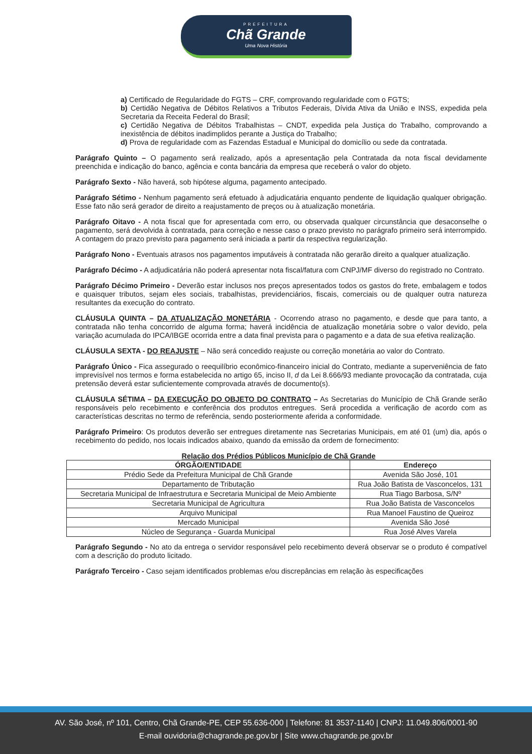PREFEITURA
Chã Grande
Uma Nova História
a) Certificado de Regularidade do FGTS – CRF, comprovando regularidade com o FGTS;
b) Certidão Negativa de Débitos Relativos a Tributos Federais, Dívida Ativa da União e INSS, expedida pela Secretaria da Receita Federal do Brasil;
c) Certidão Negativa de Débitos Trabalhistas – CNDT, expedida pela Justiça do Trabalho, comprovando a inexistência de débitos inadimplidos perante a Justiça do Trabalho;
d) Prova de regularidade com as Fazendas Estadual e Municipal do domicílio ou sede da contratada.
Parágrafo Quinto – O pagamento será realizado, após a apresentação pela Contratada da nota fiscal devidamente preenchida e indicação do banco, agência e conta bancária da empresa que receberá o valor do objeto.
Parágrafo Sexto - Não haverá, sob hipótese alguma, pagamento antecipado.
Parágrafo Sétimo - Nenhum pagamento será efetuado à adjudicatária enquanto pendente de liquidação qualquer obrigação. Esse fato não será gerador de direito a reajustamento de preços ou à atualização monetária.
Parágrafo Oitavo - A nota fiscal que for apresentada com erro, ou observada qualquer circunstância que desaconselhe o pagamento, será devolvida à contratada, para correção e nesse caso o prazo previsto no parágrafo primeiro será interrompido. A contagem do prazo previsto para pagamento será iniciada a partir da respectiva regularização.
Parágrafo Nono - Eventuais atrasos nos pagamentos imputáveis à contratada não gerarão direito a qualquer atualização.
Parágrafo Décimo - A adjudicatária não poderá apresentar nota fiscal/fatura com CNPJ/MF diverso do registrado no Contrato.
Parágrafo Décimo Primeiro - Deverão estar inclusos nos preços apresentados todos os gastos do frete, embalagem e todos e quaisquer tributos, sejam eles sociais, trabalhistas, previdenciários, fiscais, comerciais ou de qualquer outra natureza resultantes da execução do contrato.
CLÁUSULA QUINTA – DA ATUALIZAÇÃO MONETÁRIA - Ocorrendo atraso no pagamento, e desde que para tanto, a contratada não tenha concorrido de alguma forma; haverá incidência de atualização monetária sobre o valor devido, pela variação acumulada do IPCA/IBGE ocorrida entre a data final prevista para o pagamento e a data de sua efetiva realização.
CLÁUSULA SEXTA - DO REAJUSTE – Não será concedido reajuste ou correção monetária ao valor do Contrato.
Parágrafo Único - Fica assegurado o reequilíbrio econômico-financeiro inicial do Contrato, mediante a superveniência de fato imprevisível nos termos e forma estabelecida no artigo 65, inciso II, d da Lei 8.666/93 mediante provocação da contratada, cuja pretensão deverá estar suficientemente comprovada através de documento(s).
CLÁUSULA SÉTIMA – DA EXECUÇÃO DO OBJETO DO CONTRATO – As Secretarias do Município de Chã Grande serão responsáveis pelo recebimento e conferência dos produtos entregues. Será procedida a verificação de acordo com as características descritas no termo de referência, sendo posteriormente aferida a conformidade.
Parágrafo Primeiro: Os produtos deverão ser entregues diretamente nas Secretarias Municipais, em até 01 (um) dia, após o recebimento do pedido, nos locais indicados abaixo, quando da emissão da ordem de fornecimento:
Relação dos Prédios Públicos Município de Chã Grande
| ÓRGÃO/ENTIDADE | Endereço |
| --- | --- |
| Prédio Sede da Prefeitura Municipal de Chã Grande | Avenida São José, 101 |
| Departamento de Tributação | Rua João Batista de Vasconcelos, 131 |
| Secretaria Municipal de Infraestrutura e Secretaria Municipal de Meio Ambiente | Rua Tiago Barbosa, S/Nº |
| Secretaria Municipal de Agricultura | Rua João Batista de Vasconcelos |
| Arquivo Municipal | Rua Manoel Faustino de Queiroz |
| Mercado Municipal | Avenida São José |
| Núcleo de Segurança - Guarda Municipal | Rua José Alves Varela |
Parágrafo Segundo - No ato da entrega o servidor responsável pelo recebimento deverá observar se o produto é compatível com a descrição do produto licitado.
Parágrafo Terceiro - Caso sejam identificados problemas e/ou discrepâncias em relação às especificações
AV. São José, nº 101, Centro, Chã Grande-PE, CEP 55.636-000 | Telefone: 81 3537-1140 | CNPJ: 11.049.806/0001-90
E-mail ouvidoria@chagrande.pe.gov.br | Site www.chagrande.pe.gov.br